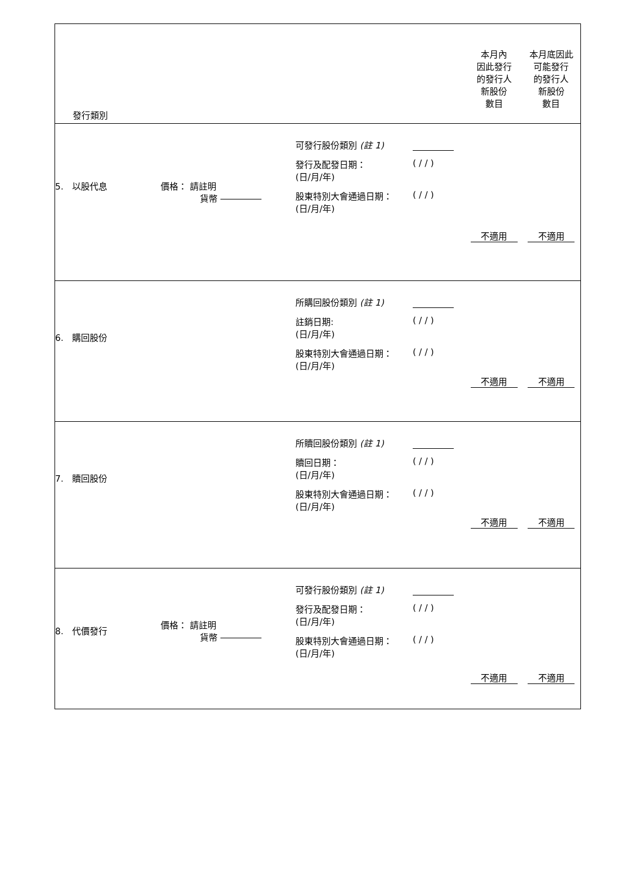| 發行類別 | | | 本月內 因此發行 的發行人 新股份 數目 | 本月底因此 可能發行 的發行人 新股份 數目 |
| 5. 以股代息 | 價格： 請註明 貨幣 | 可發行股份類別 (註 1) 發行及配發日期： (日/月/年) ( / / ) 股東特別大會通過日期： (日/月/年) ( / / ) | 不適用 | 不適用 |
| 6. 購回股份 | | 所購回股份類別 (註 1) 註銷日期: (日/月/年) ( / / ) 股東特別大會通過日期： (日/月/年) ( / / ) | 不適用 | 不適用 |
| 7. 贖回股份 | | 所贖回股份類別 (註 1) 贖回日期： (日/月/年) ( / / ) 股東特別大會通過日期： (日/月/年) ( / / ) | 不適用 | 不適用 |
| 8. 代價發行 | 價格： 請註明 貨幣 | 可發行股份類別 (註 1) 發行及配發日期： (日/月/年) ( / / ) 股東特別大會通過日期： (日/月/年) ( / / ) | 不適用 | 不適用 |